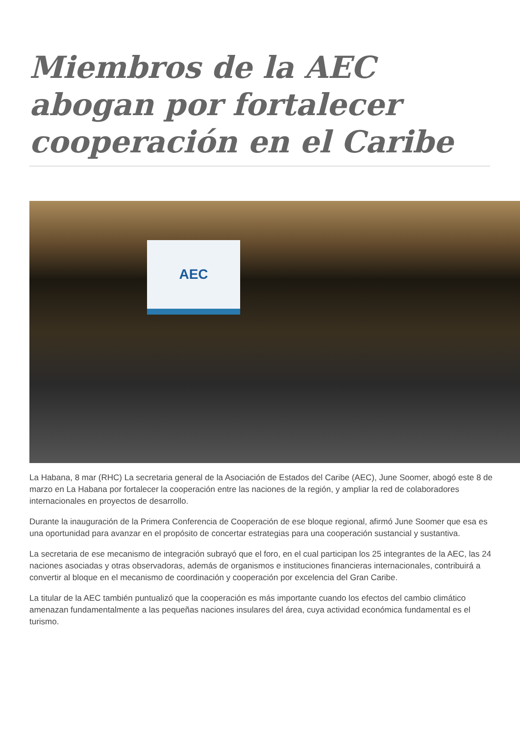Miembros de la AEC abogan por fortalecer cooperación en el Caribe
AEC
La Habana, 8 mar (RHC) La secretaria general de la Asociación de Estados del Caribe (AEC), June Soomer, abogó este 8 de marzo en La Habana por fortalecer la cooperación entre las naciones de la región, y ampliar la red de colaboradores internacionales en proyectos de desarrollo.
Durante la inauguración de la Primera Conferencia de Cooperación de ese bloque regional, afirmó June Soomer que esa es una oportunidad para avanzar en el propósito de concertar estrategias para una cooperación sustancial y sustantiva.
La secretaria de ese mecanismo de integración subrayó que el foro, en el cual participan los 25 integrantes de la AEC, las 24 naciones asociadas y otras observadoras, además de organismos e instituciones financieras internacionales, contribuirá a convertir al bloque en el mecanismo de coordinación y cooperación por excelencia del Gran Caribe.
La titular de la AEC también puntualizó que la cooperación es más importante cuando los efectos del cambio climático amenazan fundamentalmente a las pequeñas naciones insulares del área, cuya actividad económica fundamental es el turismo.